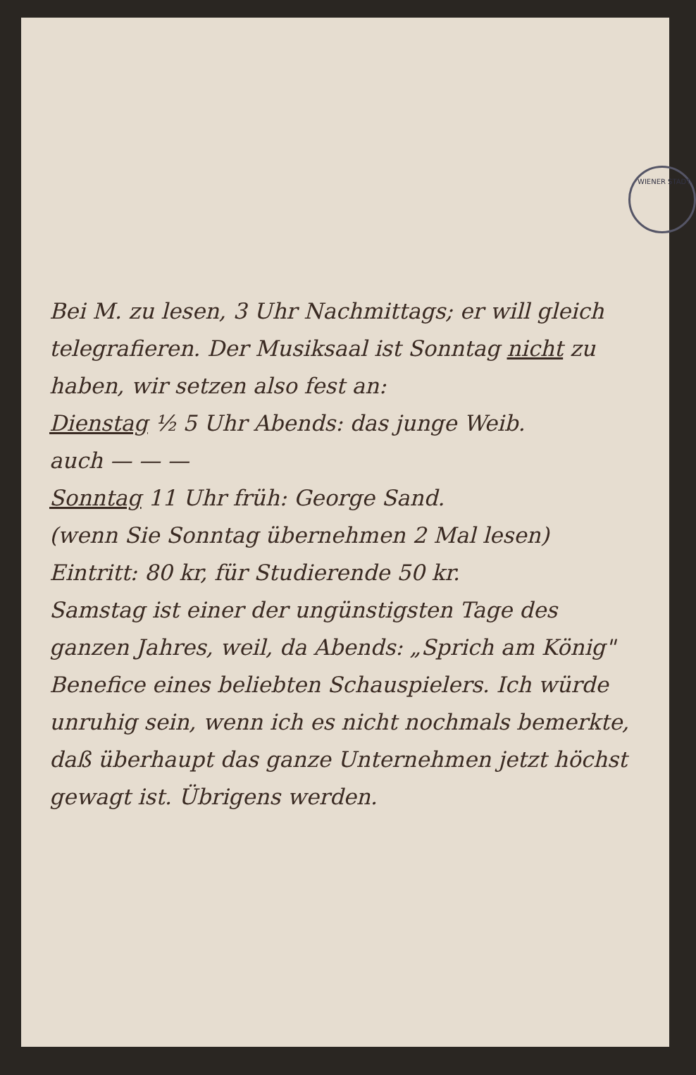WIENER STADT-
Bei M. zu lesen, 3 Uhr Nachmittags; er will gleich telegrafieren. Der Musiksaal ist Sonntag nicht zu haben, wir setzen also fest an:
Dienstag ½ 5 Uhr Abends: das junge Weib.
auch — — —
Sonntag 11 Uhr früh: George Sand.
(wenn Sie Sonntag übernehmen 2 Mal lesen) Eintritt: 80 kr, für Studierende 50 kr.
Samstag ist einer der ungünstigsten Tage des ganzen Jahres, weil, da Abends: „Sprich am König" Benefice eines beliebten Schauspielers. Ich würde unruhig sein, wenn ich es nicht nochmals bemerkte, daß überhaupt das ganze Unternehmen jetzt höchst gewagt ist. Übrigens werden.